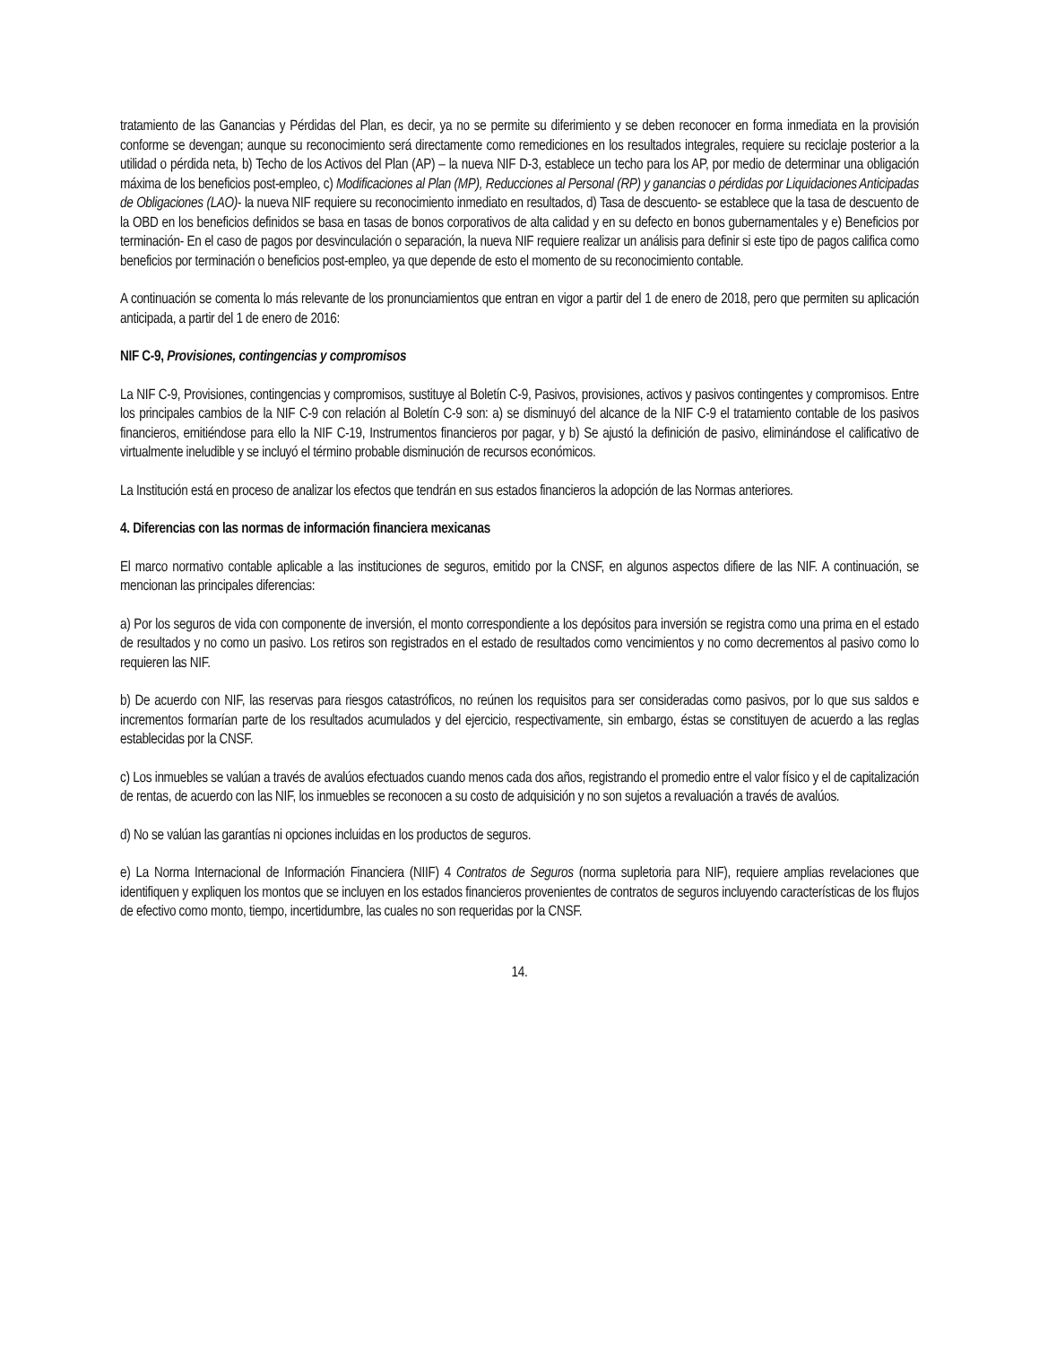tratamiento de las Ganancias y Pérdidas del Plan, es decir, ya no se permite su diferimiento y se deben reconocer en forma inmediata en la provisión conforme se devengan; aunque su reconocimiento será directamente como remediciones en los resultados integrales, requiere su reciclaje posterior a la utilidad o pérdida neta, b) Techo de los Activos del Plan (AP) – la nueva NIF D-3, establece un techo para los AP, por medio de determinar una obligación máxima de los beneficios post-empleo, c) Modificaciones al Plan (MP), Reducciones al Personal (RP) y ganancias o pérdidas por Liquidaciones Anticipadas de Obligaciones (LAO)- la nueva NIF requiere su reconocimiento inmediato en resultados, d) Tasa de descuento- se establece que la tasa de descuento de la OBD en los beneficios definidos se basa en tasas de bonos corporativos de alta calidad y en su defecto en bonos gubernamentales y e) Beneficios por terminación- En el caso de pagos por desvinculación o separación, la nueva NIF requiere realizar un análisis para definir si este tipo de pagos califica como beneficios por terminación o beneficios post-empleo, ya que depende de esto el momento de su reconocimiento contable.
A continuación se comenta lo más relevante de los pronunciamientos que entran en vigor a partir del 1 de enero de 2018, pero que permiten su aplicación anticipada, a partir del 1 de enero de 2016:
NIF C-9, Provisiones, contingencias y compromisos
La NIF C-9, Provisiones, contingencias y compromisos, sustituye al Boletín C-9, Pasivos, provisiones, activos y pasivos contingentes y compromisos. Entre los principales cambios de la NIF C-9 con relación al Boletín C-9 son: a) se disminuyó del alcance de la NIF C-9 el tratamiento contable de los pasivos financieros, emitiéndose para ello la NIF C-19, Instrumentos financieros por pagar, y b) Se ajustó la definición de pasivo, eliminándose el calificativo de virtualmente ineludible y se incluyó el término probable disminución de recursos económicos.
La Institución está en proceso de analizar los efectos que tendrán en sus estados financieros la adopción de las Normas anteriores.
4. Diferencias con las normas de información financiera mexicanas
El marco normativo contable aplicable a las instituciones de seguros, emitido por la CNSF, en algunos aspectos difiere de las NIF. A continuación, se mencionan las principales diferencias:
a) Por los seguros de vida con componente de inversión, el monto correspondiente a los depósitos para inversión se registra como una prima en el estado de resultados y no como un pasivo. Los retiros son registrados en el estado de resultados como vencimientos y no como decrementos al pasivo como lo requieren las NIF.
b) De acuerdo con NIF, las reservas para riesgos catastróficos, no reúnen los requisitos para ser consideradas como pasivos, por lo que sus saldos e incrementos formarían parte de los resultados acumulados y del ejercicio, respectivamente, sin embargo, éstas se constituyen de acuerdo a las reglas establecidas por la CNSF.
c) Los inmuebles se valúan a través de avalúos efectuados cuando menos cada dos años, registrando el promedio entre el valor físico y el de capitalización de rentas, de acuerdo con las NIF, los inmuebles se reconocen a su costo de adquisición y no son sujetos a revaluación a través de avalúos.
d) No se valúan las garantías ni opciones incluidas en los productos de seguros.
e) La Norma Internacional de Información Financiera (NIIF) 4 Contratos de Seguros (norma supletoria para NIF), requiere amplias revelaciones que identifiquen y expliquen los montos que se incluyen en los estados financieros provenientes de contratos de seguros incluyendo características de los flujos de efectivo como monto, tiempo, incertidumbre, las cuales no son requeridas por la CNSF.
14.